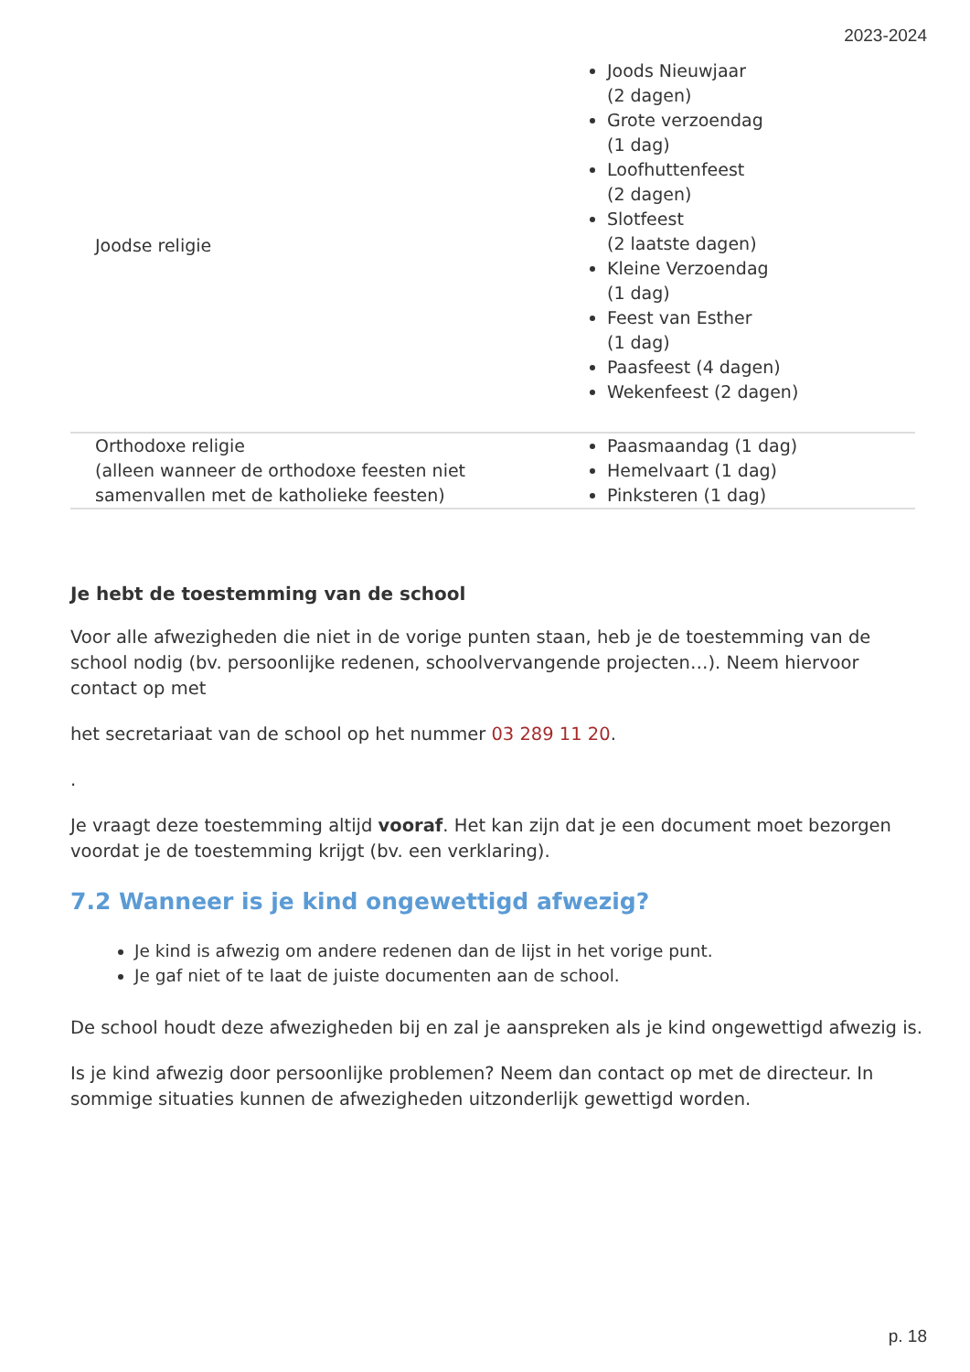2023-2024
| Joodse religie | Joods Nieuwjaar (2 dagen) Grote verzoendag (1 dag) Loofhuttenfeest (2 dagen) Slotfeest (2 laatste dagen) Kleine Verzoendag (1 dag) Feest van Esther (1 dag) Paasfeest (4 dagen) Wekenfeest (2 dagen) |
| Orthodoxe religie (alleen wanneer de orthodoxe feesten niet samenvallen met de katholieke feesten) | Paasmaandag (1 dag) Hemelvaart (1 dag) Pinksteren (1 dag) |
Je hebt de toestemming van de school
Voor alle afwezigheden die niet in de vorige punten staan, heb je de toestemming van de school nodig (bv. persoonlijke redenen, schoolvervangende projecten…). Neem hiervoor contact op met
het secretariaat van de school op het nummer 03 289 11 20.
.
Je vraagt deze toestemming altijd vooraf. Het kan zijn dat je een document moet bezorgen voordat je de toestemming krijgt (bv. een verklaring).
7.2 Wanneer is je kind ongewettigd afwezig?
Je kind is afwezig om andere redenen dan de lijst in het vorige punt.
Je gaf niet of te laat de juiste documenten aan de school.
De school houdt deze afwezigheden bij en zal je aanspreken als je kind ongewettigd afwezig is.
Is je kind afwezig door persoonlijke problemen? Neem dan contact op met de directeur. In sommige situaties kunnen de afwezigheden uitzonderlijk gewettigd worden.
p. 18